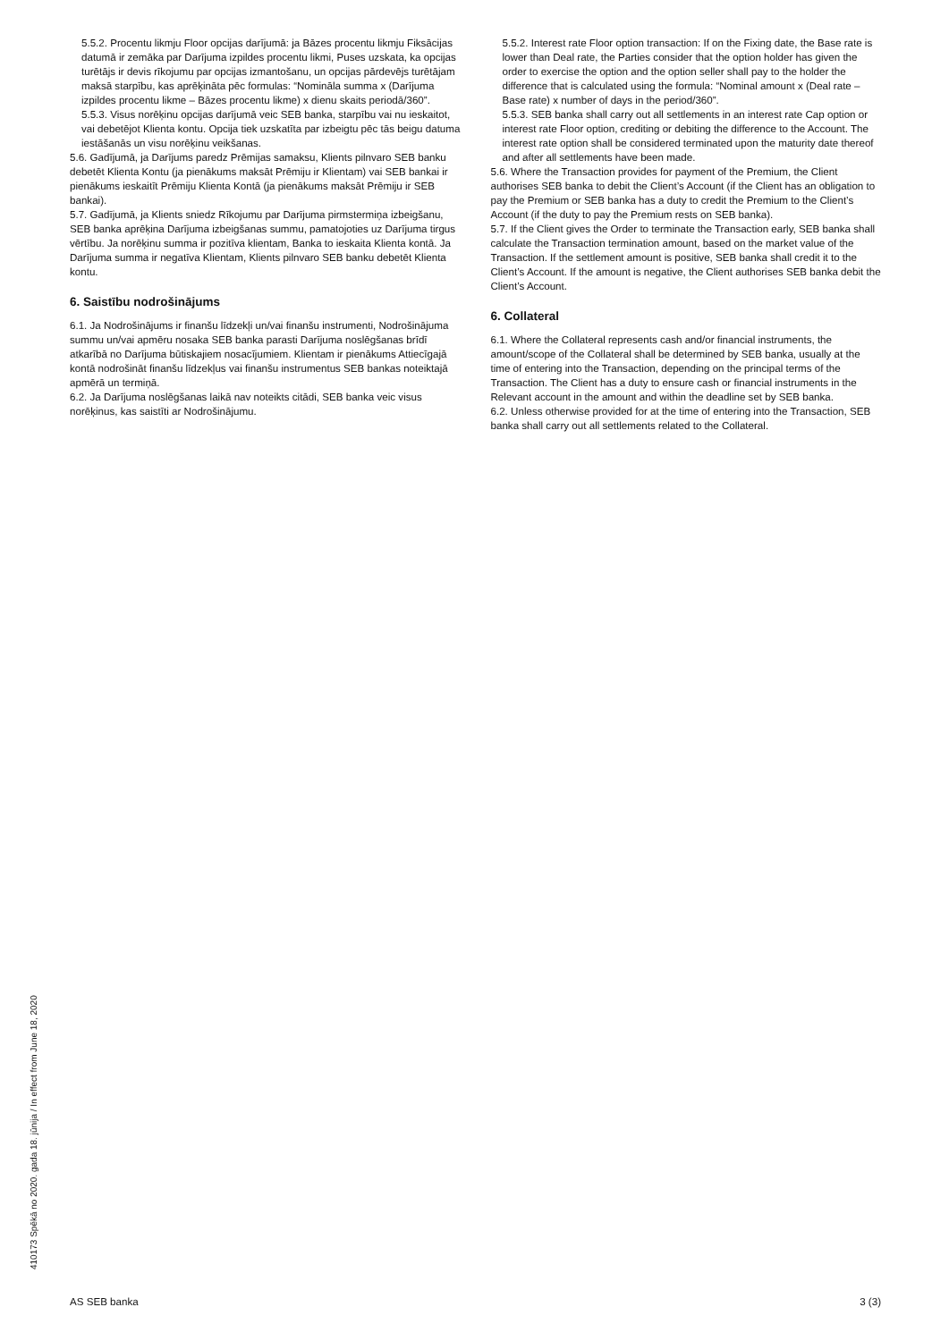5.5.2. Procentu likmju Floor opcijas darījumā: ja Bāzes procentu likmju Fiksācijas datumā ir zemāka par Darījuma izpildes procentu likmi, Puses uzskata, ka opcijas turētājs ir devis rīkojumu par opcijas izmantošanu, un opcijas pārdevējs turētājam maksā starpību, kas aprēķināta pēc formulas: “Nomināla summa x (Darījuma izpildes procentu likme – Bāzes procentu likme) x dienu skaits periodā/360”.
5.5.3. Visus norēķinu opcijas darījumā veic SEB banka, starpību vai nu ieskaitot, vai debetējot Klienta kontu. Opcija tiek uzskatīta par izbeigtu pēc tās beigu datuma iestāšanās un visu norēķinu veikšanas.
5.6. Gadījumā, ja Darījums paredz Prēmijas samaksu, Klients pilnvaro SEB banku debetēt Klienta Kontu (ja pienākums maksāt Prēmiju ir Klientam) vai SEB bankai ir pienākums ieskaitīt Prēmiju Klienta Kontā (ja pienākums maksāt Prēmiju ir SEB bankai).
5.7. Gadījumā, ja Klients sniedz Rīkojumu par Darījuma pirmstermiņa izbeigšanu, SEB banka aprēķina Darījuma izbeigšanas summu, pamatojoties uz Darījuma tirgus vērtību. Ja norēķinu summa ir pozitīva klientam, Banka to ieskaita Klienta kontā. Ja Darījuma summa ir negatīva Klientam, Klients pilnvaro SEB banku debetēt Klienta kontu.
6. Saistību nodrošinājums
6.1. Ja Nodrošinājums ir finanšu līdzekļi un/vai finanšu instrumenti, Nodrošinājuma summu un/vai apmēru nosaka SEB banka parasti Darījuma noslēgšanas brīdī atkarībā no Darījuma būtiskajiem nosacījumiem. Klientam ir pienākums Attiecīgajā kontā nodrošināt finanšu līdzekļus vai finanšu instrumentus SEB bankas noteiktajā apmērā un termiņā.
6.2. Ja Darījuma noslēgšanas laikā nav noteikts citādi, SEB banka veic visus norēķinus, kas saistīti ar Nodrošinājumu.
5.5.2. Interest rate Floor option transaction: If on the Fixing date, the Base rate is lower than Deal rate, the Parties consider that the option holder has given the order to exercise the option and the option seller shall pay to the holder the difference that is calculated using the formula: “Nominal amount x (Deal rate – Base rate) x number of days in the period/360”.
5.5.3. SEB banka shall carry out all settlements in an interest rate Cap option or interest rate Floor option, crediting or debiting the difference to the Account. The interest rate option shall be considered terminated upon the maturity date thereof and after all settlements have been made.
5.6. Where the Transaction provides for payment of the Premium, the Client authorises SEB banka to debit the Client’s Account (if the Client has an obligation to pay the Premium or SEB banka has a duty to credit the Premium to the Client’s Account (if the duty to pay the Premium rests on SEB banka).
5.7. If the Client gives the Order to terminate the Transaction early, SEB banka shall calculate the Transaction termination amount, based on the market value of the Transaction. If the settlement amount is positive, SEB banka shall credit it to the Client’s Account. If the amount is negative, the Client authorises SEB banka debit the Client’s Account.
6. Collateral
6.1. Where the Collateral represents cash and/or financial instruments, the amount/scope of the Collateral shall be determined by SEB banka, usually at the time of entering into the Transaction, depending on the principal terms of the Transaction. The Client has a duty to ensure cash or financial instruments in the Relevant account in the amount and within the deadline set by SEB banka.
6.2. Unless otherwise provided for at the time of entering into the Transaction, SEB banka shall carry out all settlements related to the Collateral.
410173 Spēkā no 2020. gada 18. jūnija / In effect from June 18, 2020
AS SEB banka 3 (3)